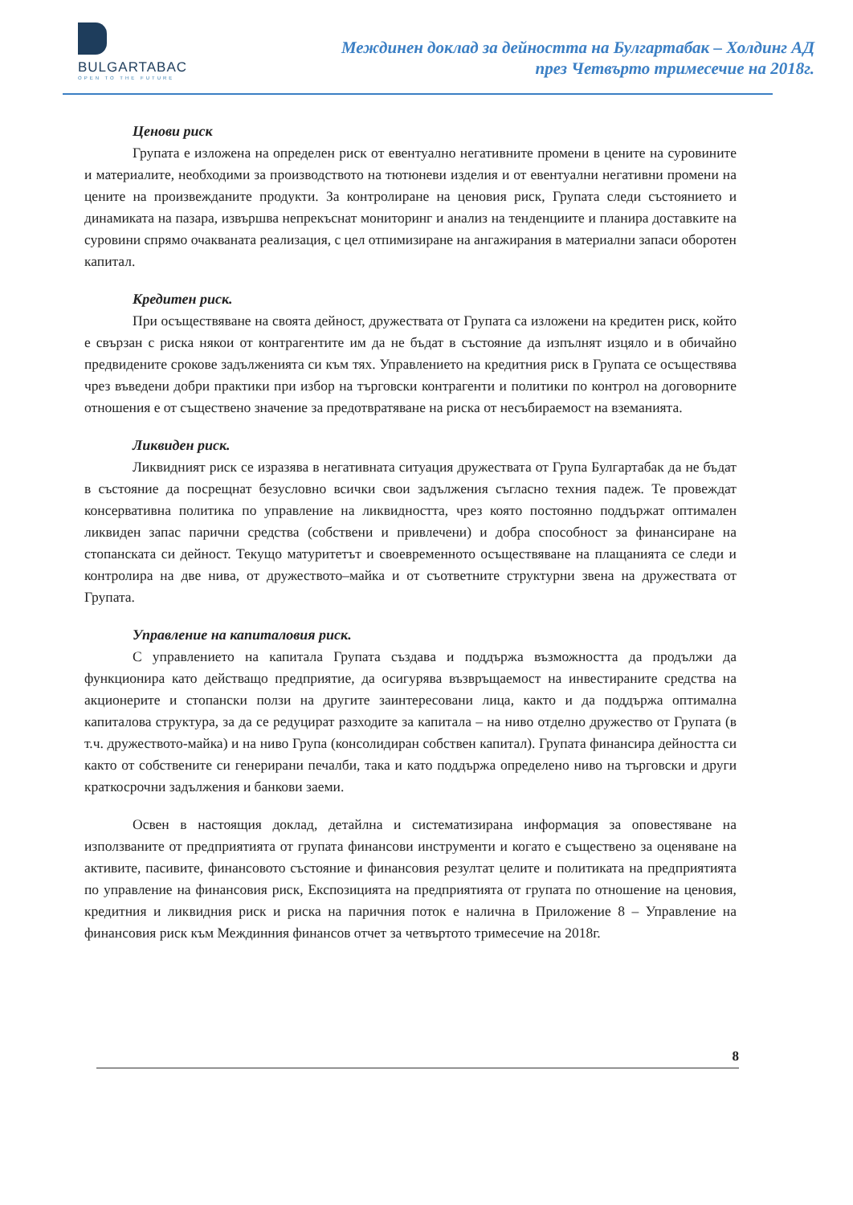BULGARTABAC
OPEN TO THE FUTURE
Междинен доклад за дейността на Булгартабак – Холдинг АД
през Четвърто тримесечие на 2018г.
Ценови риск
Групата е изложена на определен риск от евентуално негативните промени в цените на суровините и материалите, необходими за производството на тютюневи изделия и от евентуални негативни промени на цените на произвежданите продукти. За контролиране на ценовия риск, Групата следи състоянието и динамиката на пазара, извършва непрекъснат мониторинг и анализ на тенденциите и планира доставките на суровини спрямо очакваната реализация, с цел отпимизиране на ангажирания в материални запаси оборотен капитал.
Кредитен риск.
При осъществяване на своята дейност, дружествата от Групата са изложени на кредитен риск, който е свързан с риска някои от контрагентите им да не бъдат в състояние да изпълнят изцяло и в обичайно предвидените срокове задълженията си към тях. Управлението на кредитния риск в Групата се осъществява чрез въведени добри практики при избор на търговски контрагенти и политики по контрол на договорните отношения е от съществено значение за предотвратяване на риска от несъбираемост на вземанията.
Ликвиден риск.
Ликвидният риск се изразява в негативната ситуация дружествата от Група Булгартабак да не бъдат в състояние да посрещнат безусловно всички свои задължения съгласно техния падеж. Те провеждат консервативна политика по управление на ликвидността, чрез която постоянно поддържат оптимален ликвиден запас парични средства (собствени и привлечени) и добра способност за финансиране на стопанската си дейност. Текущо матуритетът и своевременното осъществяване на плащанията се следи и контролира на две нива, от дружеството–майка и от съответните структурни звена на дружествата от Групата.
Управление на капиталовия риск.
С управлението на капитала Групата създава и поддържа възможността да продължи да функционира като действащо предприятие, да осигурява възвръщаемост на инвестираните средства на акционерите и стопански ползи на другите заинтересовани лица, както и да поддържа оптимална капиталова структура, за да се редуцират разходите за капитала – на ниво отделно дружество от Групата (в т.ч. дружеството-майка) и на ниво Група (консолидиран собствен капитал). Групата финансира дейността си както от собствените си генерирани печалби, така и като поддържа определено ниво на търговски и други краткосрочни задължения и банкови заеми.
Освен в настоящия доклад, детайлна и систематизирана информация за оповестяване на използваните от предприятията от групата финансови инструменти и когато е съществено за оценяване на активите, пасивите, финансовото състояние и финансовия резултат целите и политиката на предприятията по управление на финансовия риск, Експозицията на предприятията от групата по отношение на ценовия, кредитния и ликвидния риск и риска на паричния поток е налична в Приложение 8 – Управление на финансовия риск към Междинния финансов отчет за четвъртото тримесечие на 2018г.
8